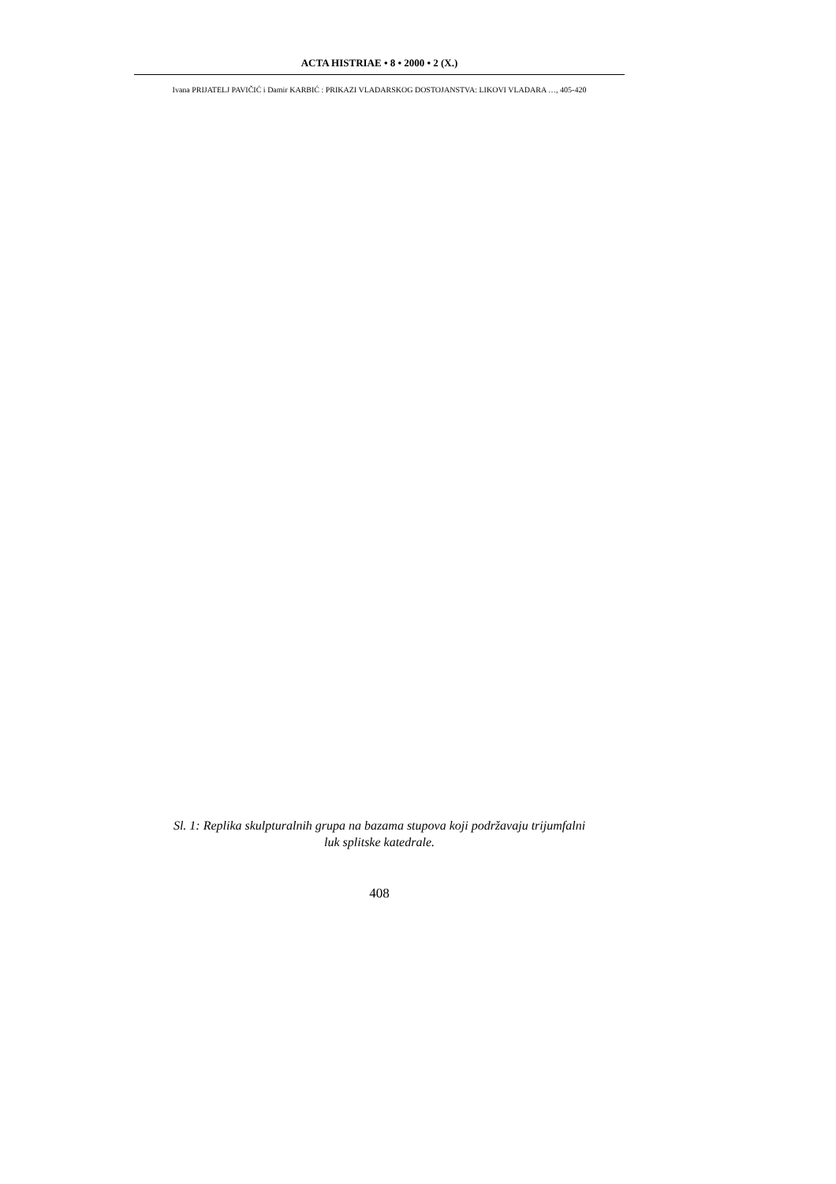ACTA HISTRIAE • 8 • 2000 • 2 (X.)
Ivana PRIJATELJ PAVIČIĆ i Damir KARBIĆ : PRIKAZI VLADARSKOG DOSTOJANSTVA: LIKOVI VLADARA …, 405-420
Sl. 1: Replika skulpturalnih grupa na bazama stupova koji podržavaju trijumfalni
luk splitske katedrale.
408